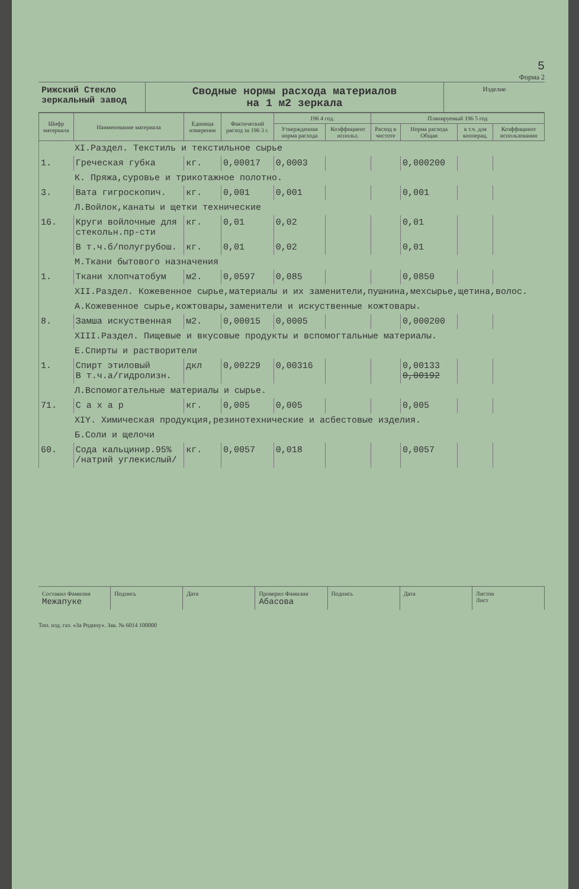5
Форма 2
Рижский Стекло зеркальный завод
Сводные нормы расхода материалов
на 1 м2 зеркала
Изделие
| Шифр материала | Наименование материала | Единица измерения | Фактический расход за 196 3 г. | 196 4 год. | | Планируемый 196 5 год | | | |
| --- | --- | --- | --- | --- | --- | --- | --- | --- | --- |
| | | | | Утвержденная норма расхода | Коэффициент использ. | Расход в чистоте | Норма расхода Общая | в т.ч. для кооперац. | Коэффициент использования |
| XI.Раздел. Текстиль и текстильное сырье | | | | | | | | | |
| 1. | Греческая губка | кг. | 0,00017 | 0,0003 | | | 0,000200 | | |
| К. Пряжа,суровье и трикотажное полотно. | | | | | | | | | |
| 3. | Вата гигроскопич. | кг. | 0,001 | 0,001 | | | 0,001 | | |
| Л.Войлок,канаты и щетки технические | | | | | | | | | |
| 16. | Круги войлочные для стекольн.пр-сти | кг. | 0,01 | 0,02 | | | 0,01 | | |
| | В т.ч.б/полугрубош. | кг. | 0,01 | 0,02 | | | 0,01 | | |
| М.Ткани бытового назначения | | | | | | | | | |
| 1. | Ткани хлопчатобум | м2. | 0,0597 | 0,085 | | | 0,0850 | | |
| XII.Раздел. Кожевенное сырье,материалы и их заменители,пушнина,мехсырье,щетина,волос. | | | | | | | | | |
| А.Кожевенное сырье,кожтовары,заменители и искуственные кожтовары. | | | | | | | | | |
| 8. | Замша искуственная | м2. | 0,00015 | 0,0005 | | | 0,000200 | | |
| XIII.Раздел. Пищевые и вкусовые продукты и вспомогтальные материалы. | | | | | | | | | |
| Е.Спирты и растворители | | | | | | | | | |
| 1. | Спирт этиловый В т.ч.а/гидролизн. | дкл | 0,00229 | 0,00316 | | | 0,00133 0,00192 | | |
| Л.Вспомогательные материалы и сырье. | | | | | | | | | |
| 71. | С а х а р | кг. | 0,005 | 0,005 | | | 0,005 | | |
| XIY. Химическая продукция,резинотехнические и асбестовые изделия. | | | | | | | | | |
| Б.Соли и щелочи | | | | | | | | | |
| 60. | Сода кальцинир.95% /натрий углекислый/ | кг. | 0,0057 | 0,018 | | | 0,0057 | | |
Составил Фамилия
Межапуке
Подпись Дата Проверил Фамилия
Абасова
Подпись Дата Листов
Лист
Тип. изд. газ. «За Родину». Зак. № 6014 100000